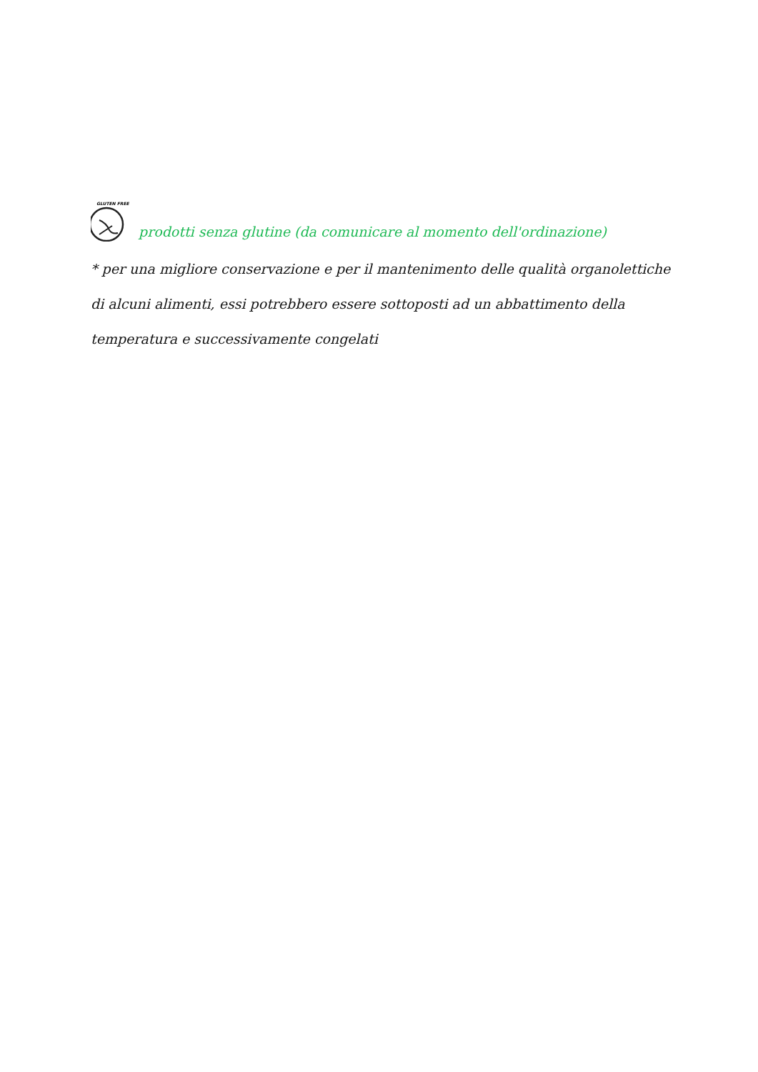GLUTEN FREE
prodotti senza glutine (da comunicare al momento dell'ordinazione)
* per una migliore conservazione e per il mantenimento delle qualità organolettiche di alcuni alimenti, essi potrebbero essere sottoposti ad un abbattimento della temperatura e successivamente congelati